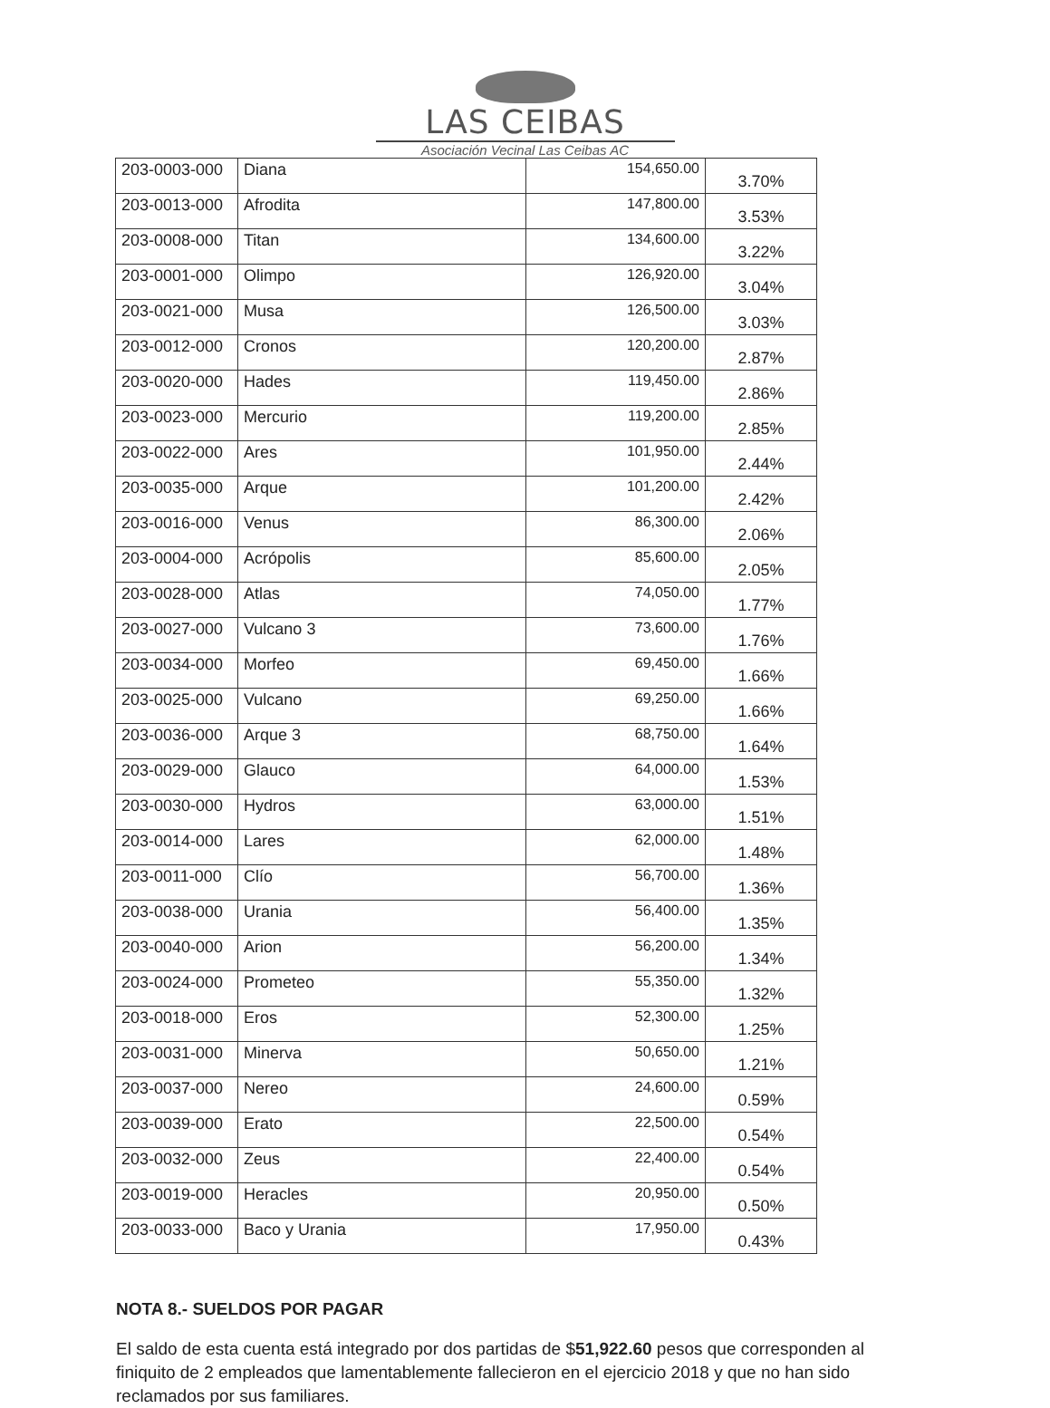LAS CEIBAS
Asociación Vecinal Las Ceibas AC
| 203-0003-000 | Diana | 154,650.00 | 3.70% |
| 203-0013-000 | Afrodita | 147,800.00 | 3.53% |
| 203-0008-000 | Titan | 134,600.00 | 3.22% |
| 203-0001-000 | Olimpo | 126,920.00 | 3.04% |
| 203-0021-000 | Musa | 126,500.00 | 3.03% |
| 203-0012-000 | Cronos | 120,200.00 | 2.87% |
| 203-0020-000 | Hades | 119,450.00 | 2.86% |
| 203-0023-000 | Mercurio | 119,200.00 | 2.85% |
| 203-0022-000 | Ares | 101,950.00 | 2.44% |
| 203-0035-000 | Arque | 101,200.00 | 2.42% |
| 203-0016-000 | Venus | 86,300.00 | 2.06% |
| 203-0004-000 | Acrópolis | 85,600.00 | 2.05% |
| 203-0028-000 | Atlas | 74,050.00 | 1.77% |
| 203-0027-000 | Vulcano 3 | 73,600.00 | 1.76% |
| 203-0034-000 | Morfeo | 69,450.00 | 1.66% |
| 203-0025-000 | Vulcano | 69,250.00 | 1.66% |
| 203-0036-000 | Arque 3 | 68,750.00 | 1.64% |
| 203-0029-000 | Glauco | 64,000.00 | 1.53% |
| 203-0030-000 | Hydros | 63,000.00 | 1.51% |
| 203-0014-000 | Lares | 62,000.00 | 1.48% |
| 203-0011-000 | Clío | 56,700.00 | 1.36% |
| 203-0038-000 | Urania | 56,400.00 | 1.35% |
| 203-0040-000 | Arion | 56,200.00 | 1.34% |
| 203-0024-000 | Prometeo | 55,350.00 | 1.32% |
| 203-0018-000 | Eros | 52,300.00 | 1.25% |
| 203-0031-000 | Minerva | 50,650.00 | 1.21% |
| 203-0037-000 | Nereo | 24,600.00 | 0.59% |
| 203-0039-000 | Erato | 22,500.00 | 0.54% |
| 203-0032-000 | Zeus | 22,400.00 | 0.54% |
| 203-0019-000 | Heracles | 20,950.00 | 0.50% |
| 203-0033-000 | Baco y Urania | 17,950.00 | 0.43% |
NOTA 8.- SUELDOS POR PAGAR
El saldo de esta cuenta está integrado por dos partidas de $51,922.60 pesos que corresponden al finiquito de 2 empleados que lamentablemente fallecieron en el ejercicio 2018 y que no han sido reclamados por sus familiares.